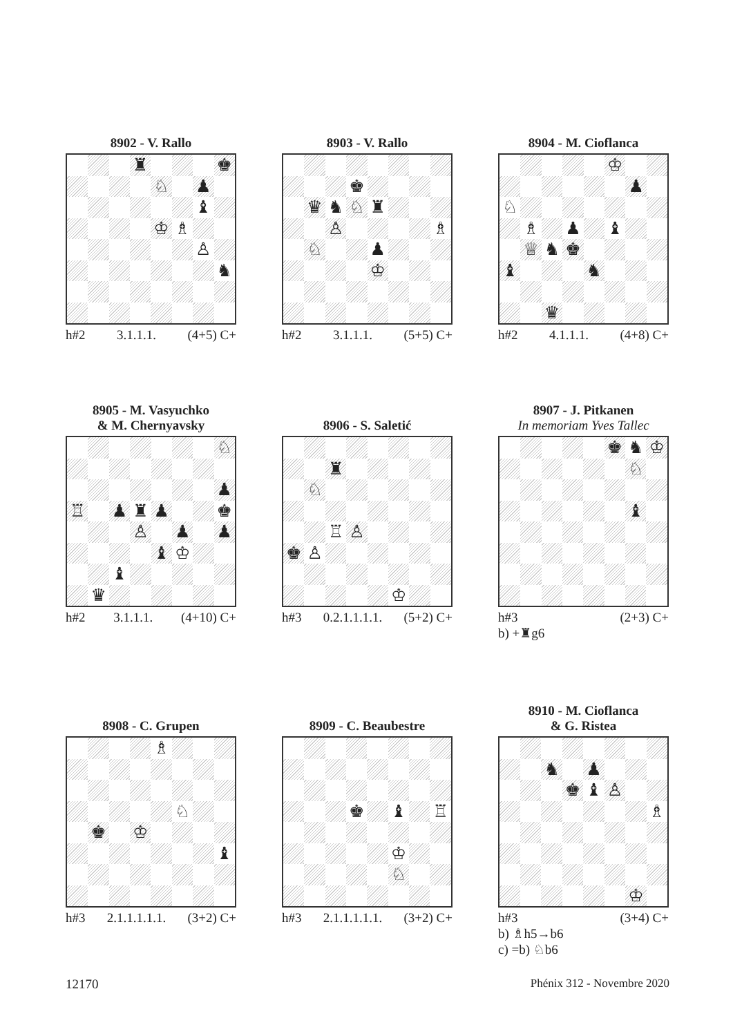8902 - V. Rallo
| | | | ♜ | | | | ♚ |
| | | | | ♘ | | ♟ | |
| | | | | | | ♝ | |
| | | | | ♔ | ♗ | | |
| | | | | | | ♙ | |
| | | | | | | | ♞ |
h#2 3.1.1.1. (4+5) C+
8903 - V. Rallo
| | | | ♚ | | | | |
| | ♛ | ♞ | ♘ | ♜ | | | |
| | | ♙ | | | | | ♗ |
| | ♘ | | | ♟ | | | |
| | | | | ♔ | | | |
h#2 3.1.1.1. (5+5) C+
8904 - M. Cioflanca
| | | | | | ♔ | | |
| | | | | | | ♟ | |
| ♘ | | | | | | | |
| | ♗ | | ♟ | | ♝ | | |
| | ♕ | ♞ | ♚ | | | | |
| ♝ | | | | ♞ | | | |
| | | ♛ | | | | | |
h#2 4.1.1.1. (4+8) C+
8905 - M. Vasyuchko
& M. Chernyavsky
| | | | | | | | ♘ |
| | | | | | | | ♟ |
| ♖ | | ♟ | ♜ | ♟ | | | ♚ |
| | | | ♙ | | ♟ | | ♟ |
| | | | | ♝ | ♔ | | |
| | | ♝ | | | | | |
| | ♛ | | | | | | |
h#2 3.1.1.1. (4+10) C+
8906 - S. Saletić
| | | ♜ | | | | | |
| | ♘ | | | | | | |
| | | ♖ | ♙ | | | | |
| ♚ | ♙ | | | | | | |
| | | | | | ♔ | | |
h#3 0.2.1.1.1.1. (5+2) C+
8907 - J. Pitkanen
In memoriam Yves Tallec
| | | | | | ♚ | ♞ | ♔ |
| | | | | | | ♘ | |
| | | | | | | ♝ | |
h#3 (2+3) C+
b) +♜g6
8908 - C. Grupen
| | | | | ♗ | | | |
| | | | | | ♘ | | |
| | ♚ | | ♔ | | | | |
| | | | | | | | ♝ |
h#3 2.1.1.1.1.1. (3+2) C+
8909 - C. Beaubestre
| | | | ♚ | | ♝ | | ♖ |
| | | | | | ♔ | | |
| | | | | | ♘ | | |
h#3 2.1.1.1.1.1. (3+2) C+
8910 - M. Cioflanca
& G. Ristea
| | | ♞ | | ♟ | | | |
| | | | ♚ | ♝ | ♙ | | |
| | | | | | | | ♗ |
| | | | | | | ♔ | |
h#3 (3+4) C+
b) ♗h5→b6
c) =b) ♘b6
12170 Phénix 312 - Novembre 2020